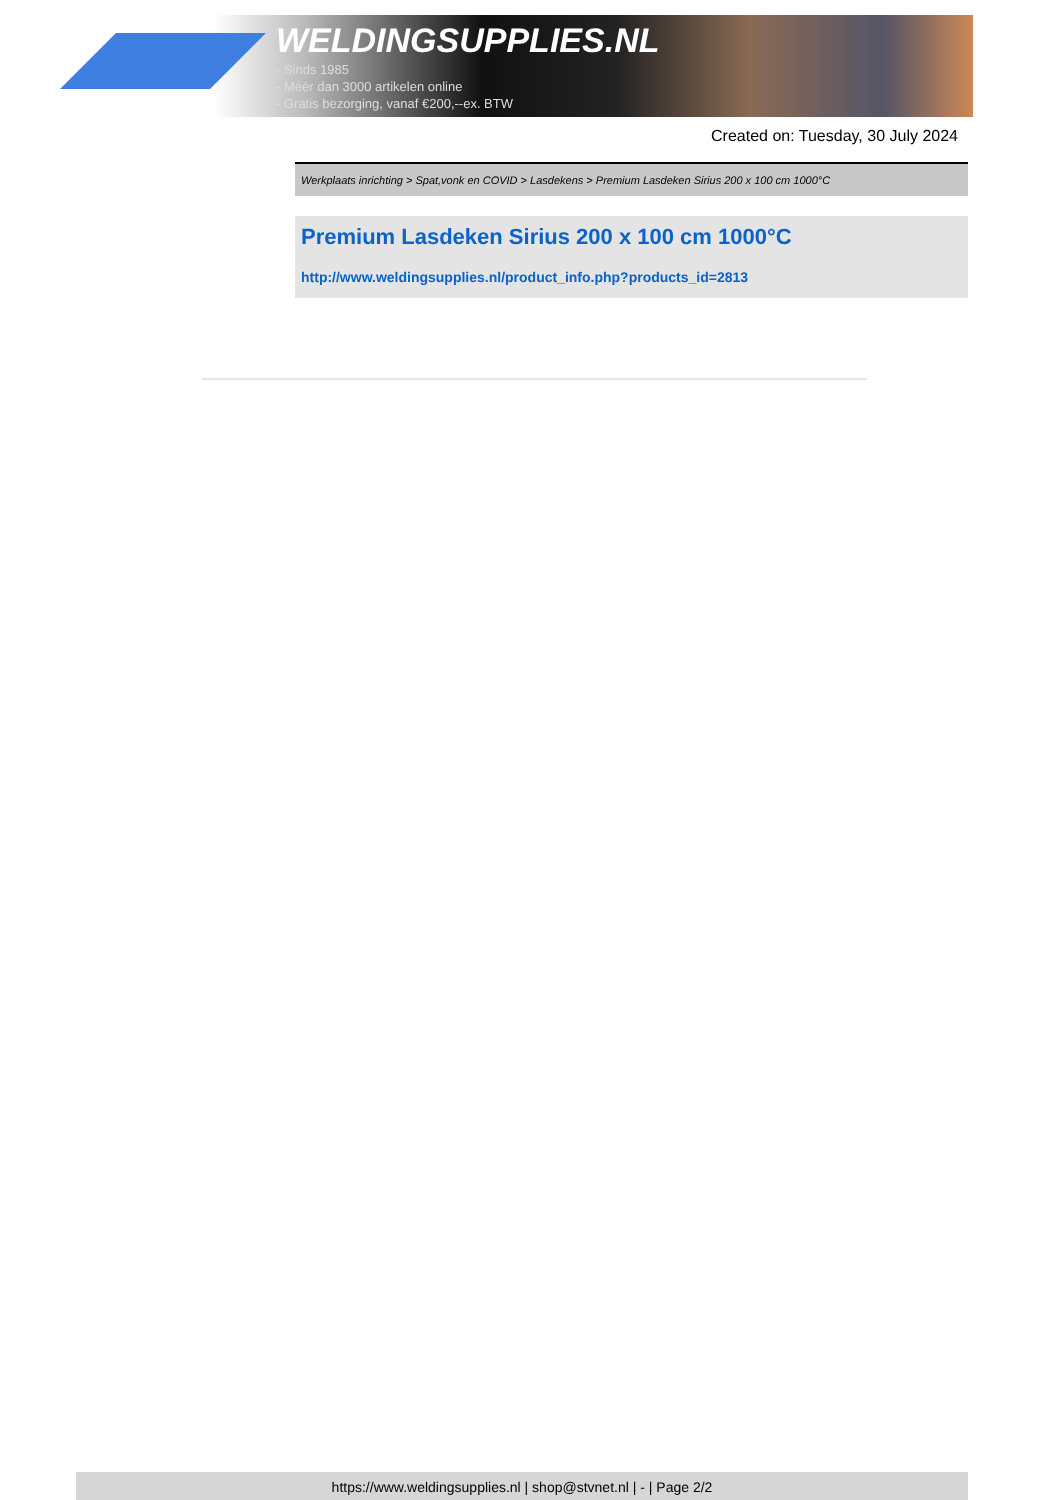WELDINGSUPPLIES.NL
- Sinds 1985
- Méér dan 3000 artikelen online
- Gratis bezorging, vanaf €200,--ex. BTW
Created on: Tuesday, 30 July 2024
Werkplaats inrichting > Spat,vonk en COVID > Lasdekens > Premium Lasdeken Sirius 200 x 100 cm 1000°C
Premium Lasdeken Sirius 200 x 100 cm 1000°C
http://www.weldingsupplies.nl/product_info.php?products_id=2813
https://www.weldingsupplies.nl | shop@stvnet.nl | - | Page 2/2